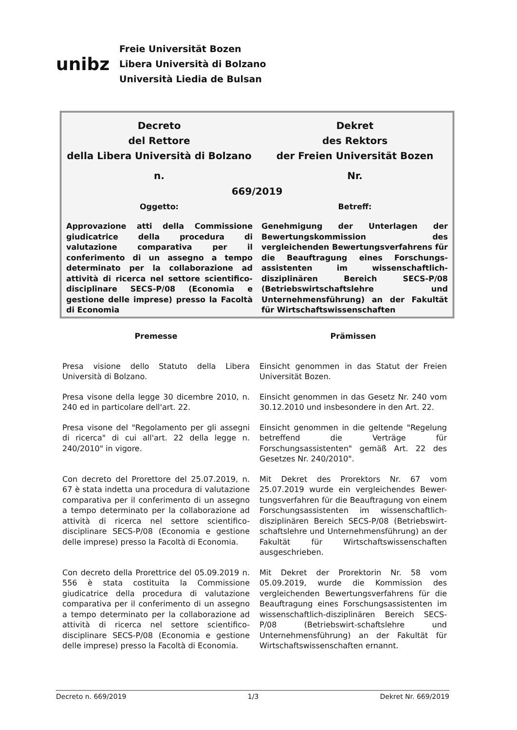unibz
Freie Universität Bozen
Libera Università di Bolzano
Università Liedia de Bulsan
Decreto
del Rettore
della Libera Università di Bolzano
Dekret
des Rektors
der Freien Universität Bozen
n. Nr.
669/2019
Oggetto: Betreff:
Approvazione atti della Commissione giudicatrice della procedura di valutazione comparativa per il conferimento di un assegno a tempo determinato per la collaborazione ad attività di ricerca nel settore scientifico-disciplinare SECS-P/08 (Economia e gestione delle imprese) presso la Facoltà di Economia
Genehmigung der Unterlagen der Bewertungskommission des vergleichenden Bewertungsverfahrens für die Beauftragung eines Forschungs-assistenten im wissenschaftlich-disziplinären Bereich SECS-P/08 (Betriebswirtschaftslehre und Unternehmensführung) an der Fakultät für Wirtschaftswissenschaften
Premesse Prämissen
Presa visione dello Statuto della Libera Università di Bolzano.
Einsicht genommen in das Statut der Freien Universität Bozen.
Presa visone della legge 30 dicembre 2010, n. 240 ed in particolare dell'art. 22.
Einsicht genommen in das Gesetz Nr. 240 vom 30.12.2010 und insbesondere in den Art. 22.
Presa visone del "Regolamento per gli assegni di ricerca" di cui all'art. 22 della legge n. 240/2010" in vigore.
Einsicht genommen in die geltende "Regelung betreffend die Verträge für Forschungsassistenten" gemäß Art. 22 des Gesetzes Nr. 240/2010".
Con decreto del Prorettore del 25.07.2019, n. 67 è stata indetta una procedura di valutazione comparativa per il conferimento di un assegno a tempo determinato per la collaborazione ad attività di ricerca nel settore scientifico-disciplinare SECS-P/08 (Economia e gestione delle imprese) presso la Facoltà di Economia.
Mit Dekret des Prorektors Nr. 67 vom 25.07.2019 wurde ein vergleichendes Bewer-tungsverfahren für die Beauftragung von einem Forschungsassistenten im wissenschaftlich-disziplinären Bereich SECS-P/08 (Betriebswirt-schaftslehre und Unternehmensführung) an der Fakultät für Wirtschaftswissenschaften ausgeschrieben.
Con decreto della Prorettrice del 05.09.2019 n. 556 è stata costituita la Commissione giudicatrice della procedura di valutazione comparativa per il conferimento di un assegno a tempo determinato per la collaborazione ad attività di ricerca nel settore scientifico-disciplinare SECS-P/08 (Economia e gestione delle imprese) presso la Facoltà di Economia.
Mit Dekret der Prorektorin Nr. 58 vom 05.09.2019, wurde die Kommission des vergleichenden Bewertungsverfahrens für die Beauftragung eines Forschungsassistenten im wissenschaftlich-disziplinären Bereich SECS-P/08 (Betriebswirt-schaftslehre und Unternehmensführung) an der Fakultät für Wirtschaftswissenschaften ernannt.
Decreto n. 669/2019 1/3 Dekret Nr. 669/2019